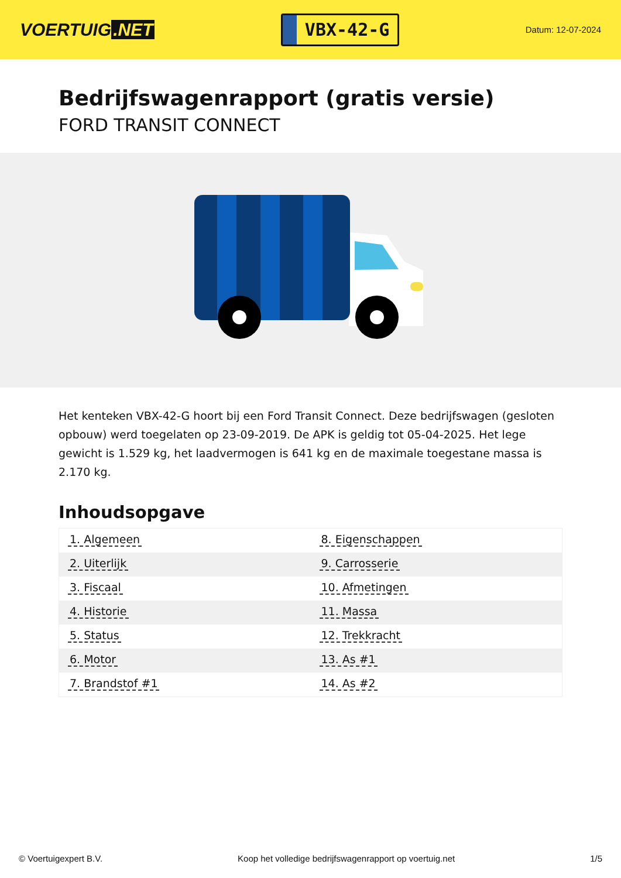VOERTUIG.NET
VBX-42-G
Datum: 12-07-2024
Bedrijfswagenrapport (gratis versie)
FORD TRANSIT CONNECT
Het kenteken VBX-42-G hoort bij een Ford Transit Connect. Deze bedrijfswagen (gesloten opbouw) werd toegelaten op 23-09-2019. De APK is geldig tot 05-04-2025. Het lege gewicht is 1.529 kg, het laadvermogen is 641 kg en de maximale toegestane massa is 2.170 kg.
Inhoudsopgave
| 1. Algemeen | 8. Eigenschappen |
| 2. Uiterlijk | 9. Carrosserie |
| 3. Fiscaal | 10. Afmetingen |
| 4. Historie | 11. Massa |
| 5. Status | 12. Trekkracht |
| 6. Motor | 13. As #1 |
| 7. Brandstof #1 | 14. As #2 |
© Voertuigexpert B.V. Koop het volledige bedrijfswagenrapport op voertuig.net
1/5